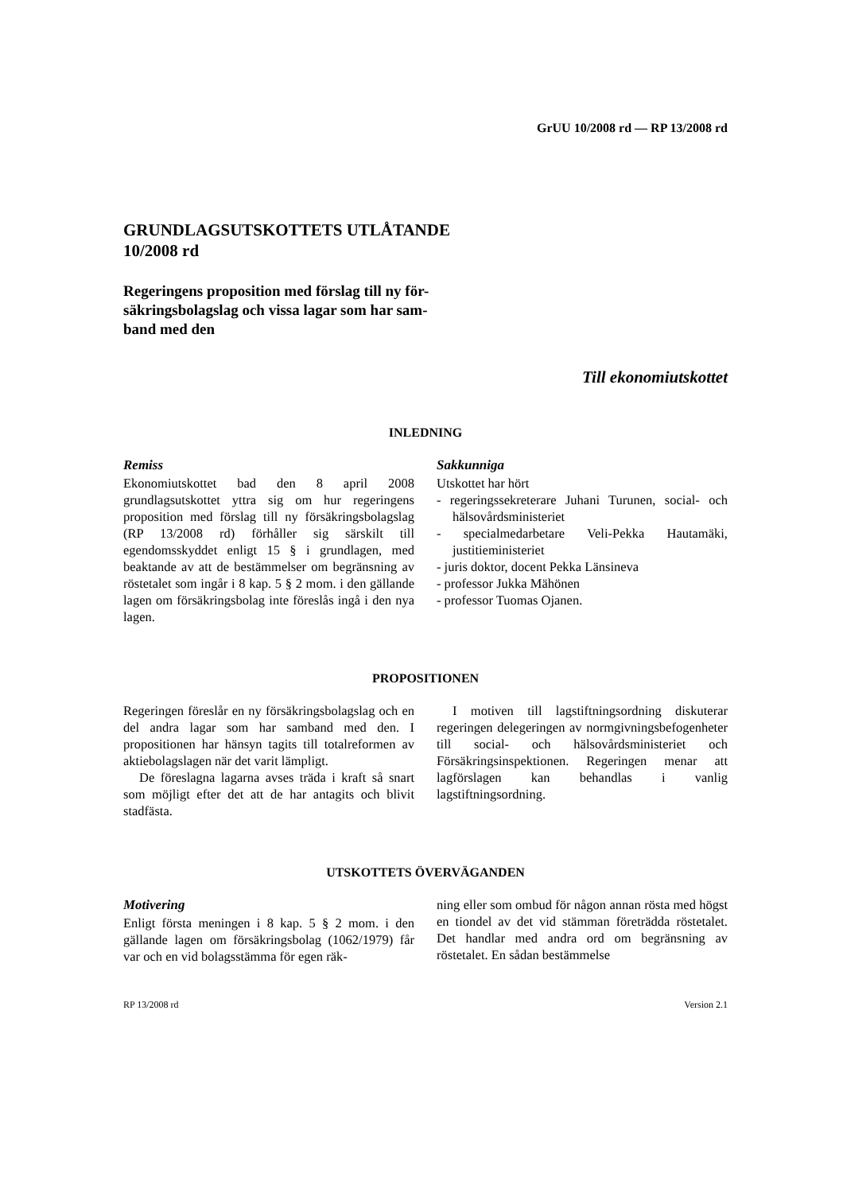GrUU 10/2008 rd — RP 13/2008 rd
GRUNDLAGSUTSKOTTETS UTLÅTANDE
10/2008 rd
Regeringens proposition med förslag till ny för-
säkringsbolagslag och vissa lagar som har sam-
band med den
Till ekonomiutskottet
INLEDNING
Remiss
Ekonomiutskottet bad den 8 april 2008 grundlagsutskottet yttra sig om hur regeringens proposition med förslag till ny försäkringsbolagslag (RP 13/2008 rd) förhåller sig särskilt till egendomsskyddet enligt 15 § i grundlagen, med beaktande av att de bestämmelser om begränsning av röstetalet som ingår i 8 kap. 5 § 2 mom. i den gällande lagen om försäkringsbolag inte föreslås ingå i den nya lagen.
Sakkunniga
Utskottet har hört
- regeringssekreterare Juhani Turunen, social- och hälsovårdsministeriet
- specialmedarbetare Veli-Pekka Hautamäki, justitieministeriet
- juris doktor, docent Pekka Länsineva
- professor Jukka Mähönen
- professor Tuomas Ojanen.
PROPOSITIONEN
Regeringen föreslår en ny försäkringsbolagslag och en del andra lagar som har samband med den. I propositionen har hänsyn tagits till totalreformen av aktiebolagslagen när det varit lämpligt.
De föreslagna lagarna avses träda i kraft så snart som möjligt efter det att de har antagits och blivit stadfästa.
I motiven till lagstiftningsordning diskuterar regeringen delegeringen av normgivningsbefogenheter till social- och hälsovårdsministeriet och Försäkringsinspektionen. Regeringen menar att lagförslagen kan behandlas i vanlig lagstiftningsordning.
UTSKOTTETS ÖVERVÄGANDEN
Motivering
Enligt första meningen i 8 kap. 5 § 2 mom. i den gällande lagen om försäkringsbolag (1062/1979) får var och en vid bolagsstämma för egen räk-
ning eller som ombud för någon annan rösta med högst en tiondel av det vid stämman företrädda röstetalet. Det handlar med andra ord om begränsning av röstetalet. En sådan bestämmelse
RP 13/2008 rd Version 2.1